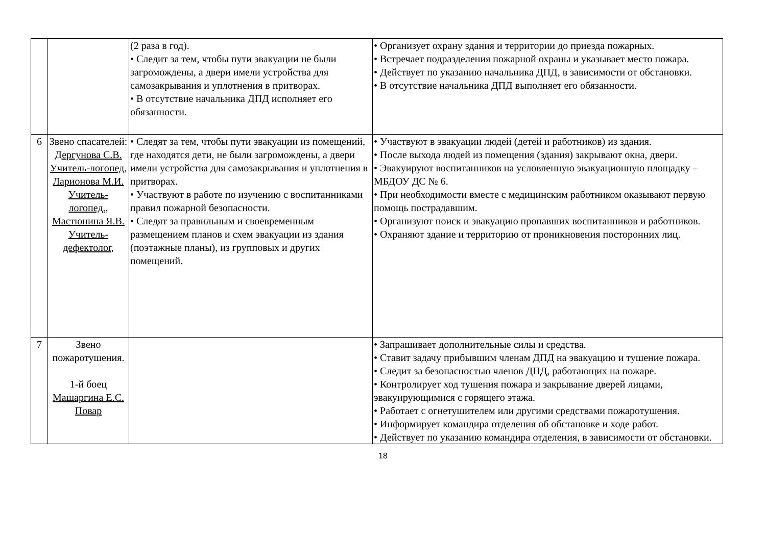| | | (2 раза в год). • Следит за тем, чтобы пути эвакуации не были загромождены, а двери имели устройства для самозакрывания и уплотнения в притворах. • В отсутствие начальника ДПД исполняет его обязанности. | • Организует охрану здания и территории до приезда пожарных. • Встречает подразделения пожарной охраны и указывает место пожара. • Действует по указанию начальника ДПД, в зависимости от обстановки. • В отсутствие начальника ДПД выполняет его обязанности. |
| 6 | Звено спасателей: Дергунова С.В. Учитель-логопед, Ларионова М.И. Учитель-логопед., Мастюнина Я.В. Учитель-дефектолог, | • Следят за тем, чтобы пути эвакуации из помещений, где находятся дети, не были загромождены, а двери имели устройства для самозакрывания и уплотнения в притворах. • Участвуют в работе по изучению с воспитанниками правил пожарной безопасности. • Следят за правильным и своевременным размещением планов и схем эвакуации из здания (поэтажные планы), из групповых и других помещений. | • Участвуют в эвакуации людей (детей и работников) из здания. • После выхода людей из помещения (здания) закрывают окна, двери. • Эвакуируют воспитанников на условленную эвакуационную площадку – МБДОУ ДС № 6. • При необходимости вместе с медицинским работником оказывают первую помощь пострадавшим. • Организуют поиск и эвакуацию пропавших воспитанников и работников. • Охраняют здание и территорию от проникновения посторонних лиц. |
| 7 | Звено пожаротушения. 1-й боец Машаргина Е.С. Повар | | • Запрашивает дополнительные силы и средства. • Ставит задачу прибывшим членам ДПД на эвакуацию и тушение пожара. • Следит за безопасностью членов ДПД, работающих на пожаре. • Контролирует ход тушения пожара и закрывание дверей лицами, эвакуирующимися с горящего этажа. • Работает с огнетушителем или другими средствами пожаротушения. • Информирует командира отделения об обстановке и ходе работ. • Действует по указанию командира отделения, в зависимости от обстановки. |
18